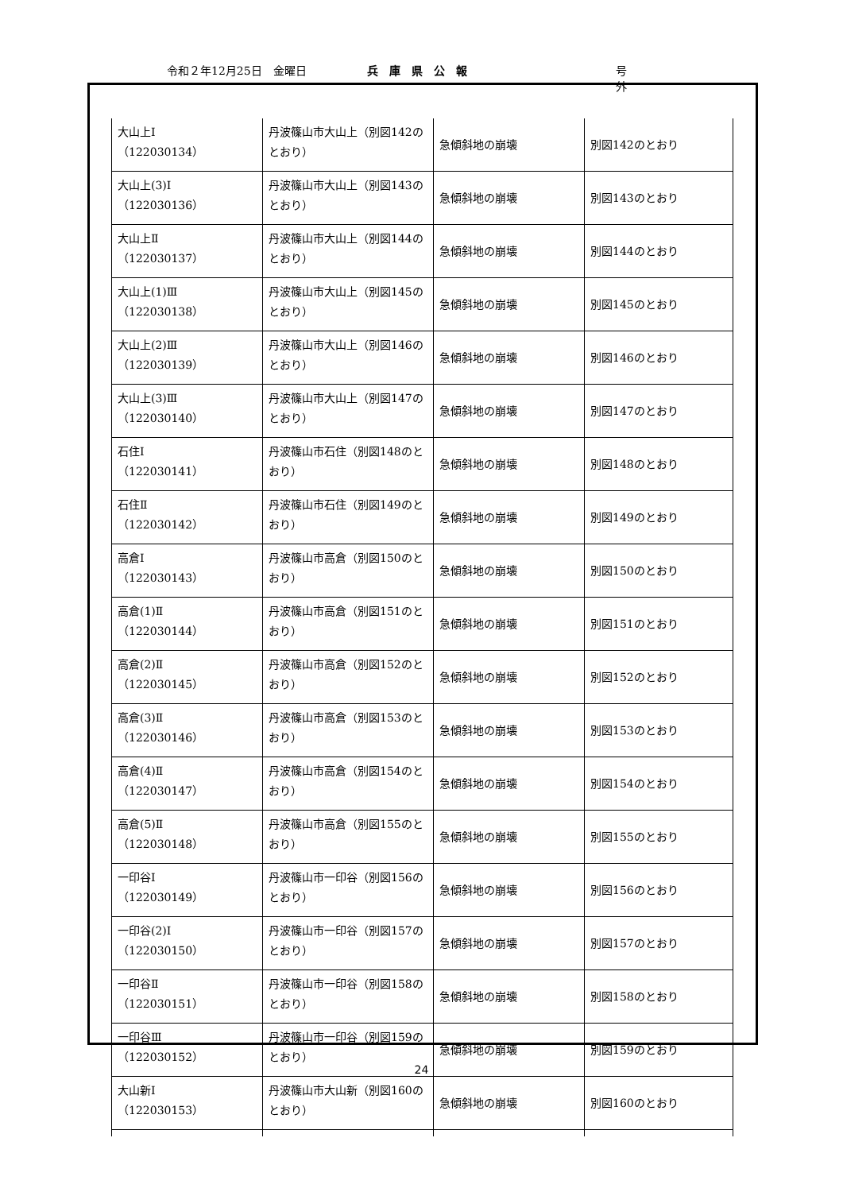令和２年12月25日　金曜日 兵庫県公報 号外
| 大山上Ⅰ （122030134） | 丹波篠山市大山上（別図142のとおり） | 急傾斜地の崩壊 | 別図142のとおり |
| 大山上(3)Ⅰ （122030136） | 丹波篠山市大山上（別図143のとおり） | 急傾斜地の崩壊 | 別図143のとおり |
| 大山上Ⅱ （122030137） | 丹波篠山市大山上（別図144のとおり） | 急傾斜地の崩壊 | 別図144のとおり |
| 大山上(1)Ⅲ （122030138） | 丹波篠山市大山上（別図145のとおり） | 急傾斜地の崩壊 | 別図145のとおり |
| 大山上(2)Ⅲ （122030139） | 丹波篠山市大山上（別図146のとおり） | 急傾斜地の崩壊 | 別図146のとおり |
| 大山上(3)Ⅲ （122030140） | 丹波篠山市大山上（別図147のとおり） | 急傾斜地の崩壊 | 別図147のとおり |
| 石住Ⅰ （122030141） | 丹波篠山市石住（別図148のとおり） | 急傾斜地の崩壊 | 別図148のとおり |
| 石住Ⅱ （122030142） | 丹波篠山市石住（別図149のとおり） | 急傾斜地の崩壊 | 別図149のとおり |
| 高倉Ⅰ （122030143） | 丹波篠山市高倉（別図150のとおり） | 急傾斜地の崩壊 | 別図150のとおり |
| 高倉(1)Ⅱ （122030144） | 丹波篠山市高倉（別図151のとおり） | 急傾斜地の崩壊 | 別図151のとおり |
| 高倉(2)Ⅱ （122030145） | 丹波篠山市高倉（別図152のとおり） | 急傾斜地の崩壊 | 別図152のとおり |
| 高倉(3)Ⅱ （122030146） | 丹波篠山市高倉（別図153のとおり） | 急傾斜地の崩壊 | 別図153のとおり |
| 高倉(4)Ⅱ （122030147） | 丹波篠山市高倉（別図154のとおり） | 急傾斜地の崩壊 | 別図154のとおり |
| 高倉(5)Ⅱ （122030148） | 丹波篠山市高倉（別図155のとおり） | 急傾斜地の崩壊 | 別図155のとおり |
| 一印谷Ⅰ （122030149） | 丹波篠山市一印谷（別図156のとおり） | 急傾斜地の崩壊 | 別図156のとおり |
| 一印谷(2)Ⅰ （122030150） | 丹波篠山市一印谷（別図157のとおり） | 急傾斜地の崩壊 | 別図157のとおり |
| 一印谷Ⅱ （122030151） | 丹波篠山市一印谷（別図158のとおり） | 急傾斜地の崩壊 | 別図158のとおり |
| 一印谷Ⅲ （122030152） | 丹波篠山市一印谷（別図159のとおり） | 急傾斜地の崩壊 | 別図159のとおり |
| 大山新Ⅰ （122030153） | 丹波篠山市大山新（別図160のとおり） | 急傾斜地の崩壊 | 別図160のとおり |
24